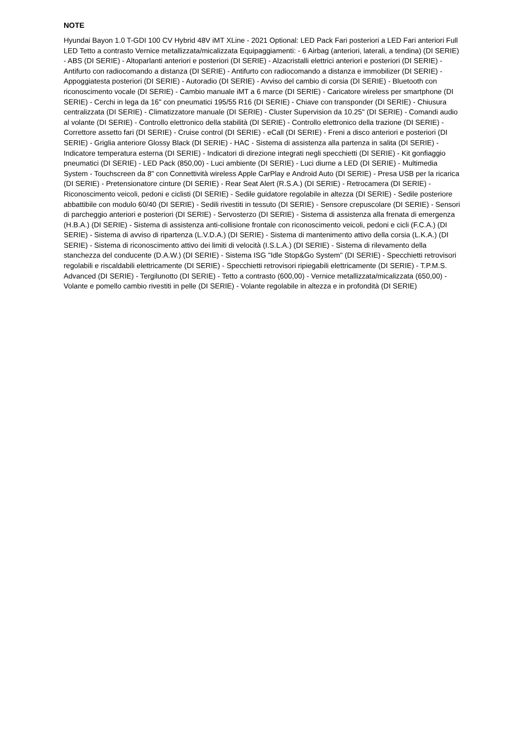NOTE
Hyundai Bayon 1.0 T-GDI 100 CV Hybrid 48V iMT XLine - 2021 Optional: LED Pack Fari posteriori a LED Fari anteriori Full LED Tetto a contrasto Vernice metallizzata/micalizzata Equipaggiamenti: - 6 Airbag (anteriori, laterali, a tendina) (DI SERIE) - ABS (DI SERIE) - Altoparlanti anteriori e posteriori (DI SERIE) - Alzacristalli elettrici anteriori e posteriori (DI SERIE) - Antifurto con radiocomando a distanza (DI SERIE) - Antifurto con radiocomando a distanza e immobilizer (DI SERIE) - Appoggiatesta posteriori (DI SERIE) - Autoradio (DI SERIE) - Avviso del cambio di corsia (DI SERIE) - Bluetooth con riconoscimento vocale (DI SERIE) - Cambio manuale iMT a 6 marce (DI SERIE) - Caricatore wireless per smartphone (DI SERIE) - Cerchi in lega da 16" con pneumatici 195/55 R16 (DI SERIE) - Chiave con transponder (DI SERIE) - Chiusura centralizzata (DI SERIE) - Climatizzatore manuale (DI SERIE) - Cluster Supervision da 10.25" (DI SERIE) - Comandi audio al volante (DI SERIE) - Controllo elettronico della stabilità (DI SERIE) - Controllo elettronico della trazione (DI SERIE) - Correttore assetto fari (DI SERIE) - Cruise control (DI SERIE) - eCall (DI SERIE) - Freni a disco anteriori e posteriori (DI SERIE) - Griglia anteriore Glossy Black (DI SERIE) - HAC - Sistema di assistenza alla partenza in salita (DI SERIE) - Indicatore temperatura esterna (DI SERIE) - Indicatori di direzione integrati negli specchietti (DI SERIE) - Kit gonfiaggio pneumatici (DI SERIE) - LED Pack (850,00) - Luci ambiente (DI SERIE) - Luci diurne a LED (DI SERIE) - Multimedia System - Touchscreen da 8" con Connettività wireless Apple CarPlay e Android Auto (DI SERIE) - Presa USB per la ricarica (DI SERIE) - Pretensionatore cinture (DI SERIE) - Rear Seat Alert (R.S.A.) (DI SERIE) - Retrocamera (DI SERIE) - Riconoscimento veicoli, pedoni e ciclisti (DI SERIE) - Sedile guidatore regolabile in altezza (DI SERIE) - Sedile posteriore abbattibile con modulo 60/40 (DI SERIE) - Sedili rivestiti in tessuto (DI SERIE) - Sensore crepuscolare (DI SERIE) - Sensori di parcheggio anteriori e posteriori (DI SERIE) - Servosterzo (DI SERIE) - Sistema di assistenza alla frenata di emergenza (H.B.A.) (DI SERIE) - Sistema di assistenza anti-collisione frontale con riconoscimento veicoli, pedoni e cicli (F.C.A.) (DI SERIE) - Sistema di avviso di ripartenza (L.V.D.A.) (DI SERIE) - Sistema di mantenimento attivo della corsia (L.K.A.) (DI SERIE) - Sistema di riconoscimento attivo dei limiti di velocità (I.S.L.A.) (DI SERIE) - Sistema di rilevamento della stanchezza del conducente (D.A.W.) (DI SERIE) - Sistema ISG "Idle Stop&Go System" (DI SERIE) - Specchietti retrovisori regolabili e riscaldabili elettricamente (DI SERIE) - Specchietti retrovisori ripiegabili elettricamente (DI SERIE) - T.P.M.S. Advanced (DI SERIE) - Tergilunotto (DI SERIE) - Tetto a contrasto (600,00) - Vernice metallizzata/micalizzata (650,00) - Volante e pomello cambio rivestiti in pelle (DI SERIE) - Volante regolabile in altezza e in profondità (DI SERIE)